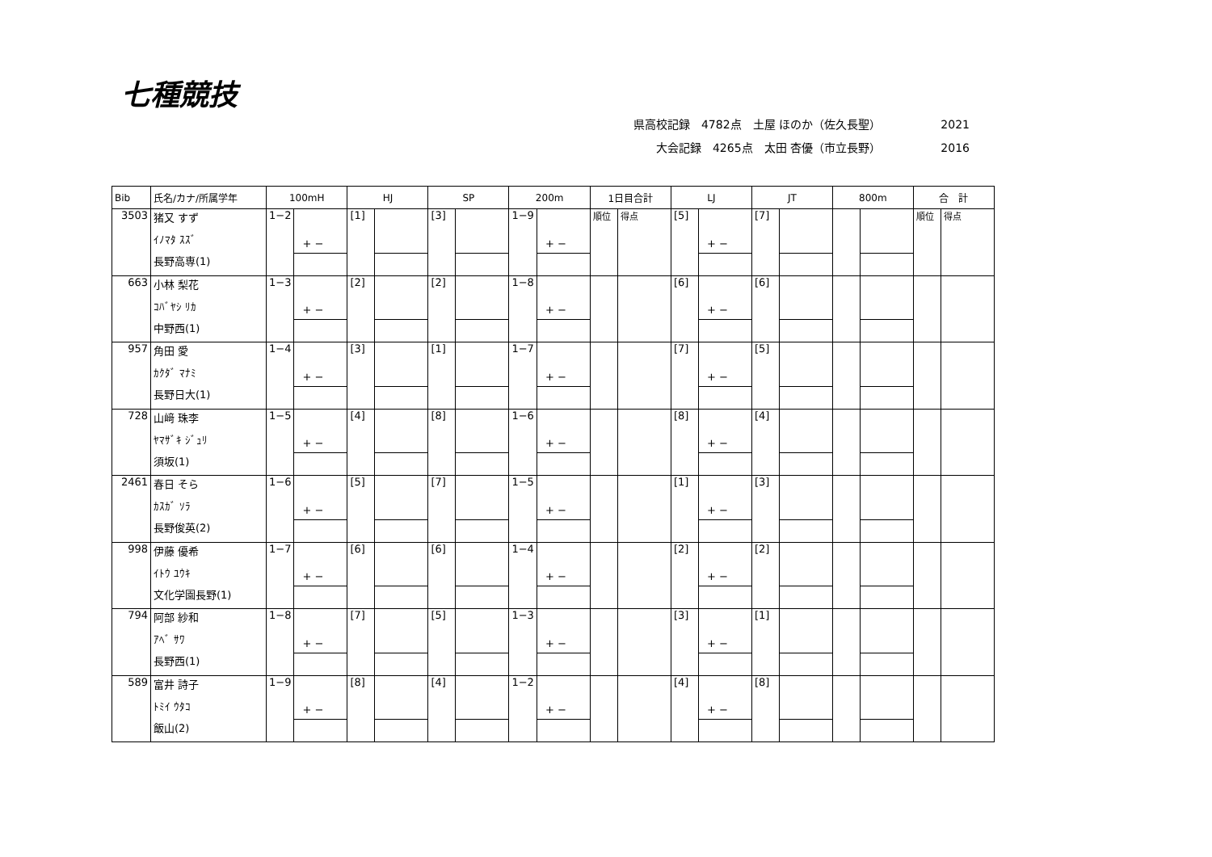七種競技
県高校記録　4782点　土屋 ほのか（佐久長聖） 2021
大会記録　4265点　太田 杏優（市立長野） 2016
| Bib | 氏名/カナ/所属学年 | 100mH | | HJ | | SP | | 200m | | 1日目合計 | | LJ | | JT | | 800m | | 合 計 | |
| --- | --- | --- | --- | --- | --- | --- | --- | --- | --- | --- | --- | --- | --- | --- | --- | --- | --- | --- | --- |
| 3503 | 猪又 すず | 1−2 | + − | [1] | | [3] | | 1−9 | + − | 順位 | 得点 | [5] | + − | [7] | | | | 順位 | 得点 |
| | ｲﾉﾏﾀ ｽｽﾞ | | | | | | | | | | | | | | | | | | |
| | 長野高専(1) | | | | | | | | | | | | | | | | | | |
| 663 | 小林 梨花 | 1−3 | + − | [2] | | [2] | | 1−8 | + − | | | [6] | + − | [6] | | | | | |
| | ｺﾊﾞﾔｼ ﾘｶ | | | | | | | | | | | | | | | | | | |
| | 中野西(1) | | | | | | | | | | | | | | | | | | |
| 957 | 角田 愛 | 1−4 | + − | [3] | | [1] | | 1−7 | + − | | | [7] | + − | [5] | | | | | |
| | ｶｸﾀﾞ ﾏﾅﾐ | | | | | | | | | | | | | | | | | | |
| | 長野日大(1) | | | | | | | | | | | | | | | | | | |
| 728 | 山﨑 珠李 | 1−5 | + − | [4] | | [8] | | 1−6 | + − | | | [8] | + − | [4] | | | | | |
| | ﾔﾏｻﾞｷ ｼﾞｭﾘ | | | | | | | | | | | | | | | | | | |
| | 須坂(1) | | | | | | | | | | | | | | | | | | |
| 2461 | 春日 そら | 1−6 | + − | [5] | | [7] | | 1−5 | + − | | | [1] | + − | [3] | | | | | |
| | ｶｽｶﾞ ｿﾗ | | | | | | | | | | | | | | | | | | |
| | 長野俊英(2) | | | | | | | | | | | | | | | | | | |
| 998 | 伊藤 優希 | 1−7 | + − | [6] | | [6] | | 1−4 | + − | | | [2] | + − | [2] | | | | | |
| | ｲﾄｳ ﾕｳｷ | | | | | | | | | | | | | | | | | | |
| | 文化学園長野(1) | | | | | | | | | | | | | | | | | | |
| 794 | 阿部 紗和 | 1−8 | + − | [7] | | [5] | | 1−3 | + − | | | [3] | + − | [1] | | | | | |
| | ｱﾍﾞ ｻﾜ | | | | | | | | | | | | | | | | | | |
| | 長野西(1) | | | | | | | | | | | | | | | | | | |
| 589 | 富井 詩子 | 1−9 | + − | [8] | | [4] | | 1−2 | + − | | | [4] | + − | [8] | | | | | |
| | ﾄﾐｲ ｳﾀｺ | | | | | | | | | | | | | | | | | | |
| | 飯山(2) | | | | | | | | | | | | | | | | | | |